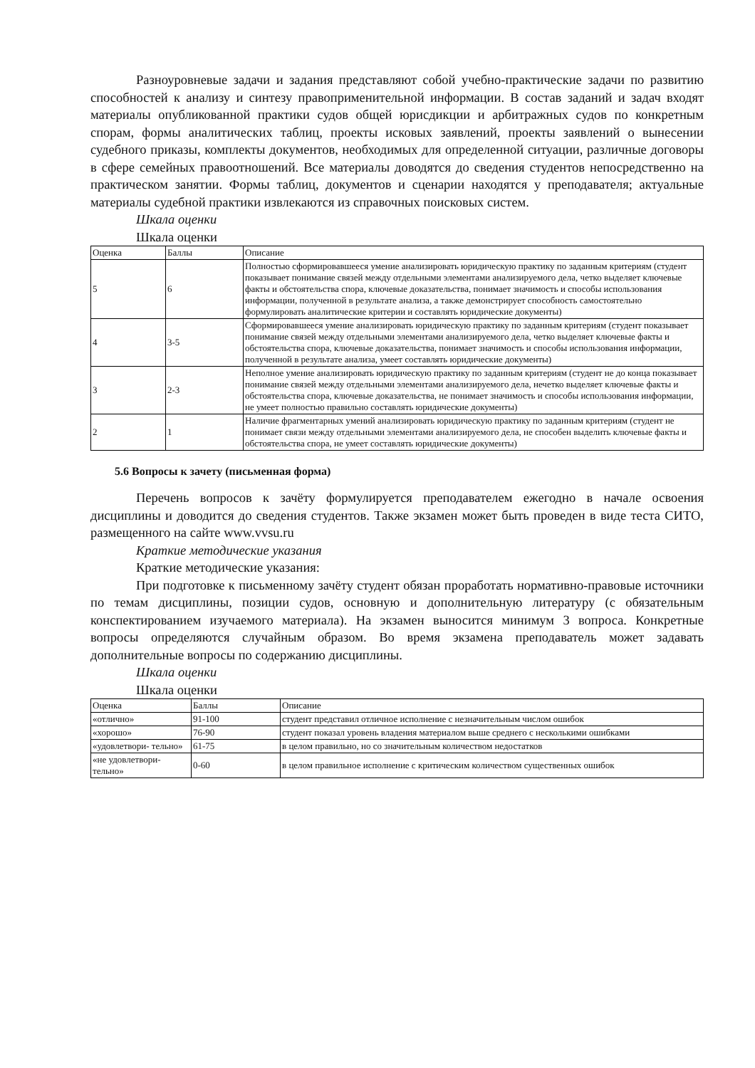Разноуровневые задачи и задания представляют собой учебно-практические задачи по развитию способностей к анализу и синтезу правоприменительной информации. В состав заданий и задач входят материалы опубликованной практики судов общей юрисдикции и арбитражных судов по конкретным спорам, формы аналитических таблиц, проекты исковых заявлений, проекты заявлений о вынесении судебного приказы, комплекты документов, необходимых для определенной ситуации, различные договоры в сфере семейных правоотношений. Все материалы доводятся до сведения студентов непосредственно на практическом занятии. Формы таблиц, документов и сценарии находятся у преподавателя; актуальные материалы судебной практики извлекаются из справочных поисковых систем.
Шкала оценки
Шкала оценки
| Оценка | Баллы | Описание |
| 5 | 6 | Полностью сформировавшееся умение анализировать юридическую практику по заданным критериям (студент показывает понимание связей между отдельными элементами анализируемого дела, четко выделяет ключевые факты и обстоятельства спора, ключевые доказательства, понимает значимость и способы использования информации, полученной в результате анализа, а также демонстрирует способность самостоятельно формулировать аналитические критерии и составлять юридические документы) |
| 4 | 3-5 | Сформировавшееся умение анализировать юридическую практику по заданным критериям (студент показывает понимание связей между отдельными элементами анализируемого дела, четко выделяет ключевые факты и обстоятельства спора, ключевые доказательства, понимает значимость и способы использования информации, полученной в результате анализа, умеет составлять юридические документы) |
| 3 | 2-3 | Неполное умение анализировать юридическую практику по заданным критериям (студент не до конца показывает понимание связей между отдельными элементами анализируемого дела, нечетко выделяет ключевые факты и обстоятельства спора, ключевые доказательства, не понимает значимость и способы использования информации, не умеет полностью правильно составлять юридические документы) |
| 2 | 1 | Наличие фрагментарных умений анализировать юридическую практику по заданным критериям (студент не понимает связи между отдельными элементами анализируемого дела, не способен выделить ключевые факты и обстоятельства спора, не умеет составлять юридические документы) |
5.6 Вопросы к зачету (письменная форма)
Перечень вопросов к зачёту формулируется преподавателем ежегодно в начале освоения дисциплины и доводится до сведения студентов. Также экзамен может быть проведен в виде теста СИТО, размещенного на сайте www.vvsu.ru
Краткие методические указания
Краткие методические указания:
При подготовке к письменному зачёту студент обязан проработать нормативно-правовые источники по темам дисциплины, позиции судов, основную и дополнительную литературу (с обязательным конспектированием изучаемого материала). На экзамен выносится минимум 3 вопроса. Конкретные вопросы определяются случайным образом. Во время экзамена преподаватель может задавать дополнительные вопросы по содержанию дисциплины.
Шкала оценки
Шкала оценки
| Оценка | Баллы | Описание |
| «отлично» | 91-100 | студент представил отличное исполнение с незначительным числом ошибок |
| «хорошо» | 76-90 | студент показал уровень владения материалом выше среднего с несколькими ошибками |
| «удовлетвори- тельно» | 61-75 | в целом правильно, но со значительным количеством недостатков |
| «не удовлетвори- тельно» | 0-60 | в целом правильное исполнение с критическим количеством существенных ошибок |